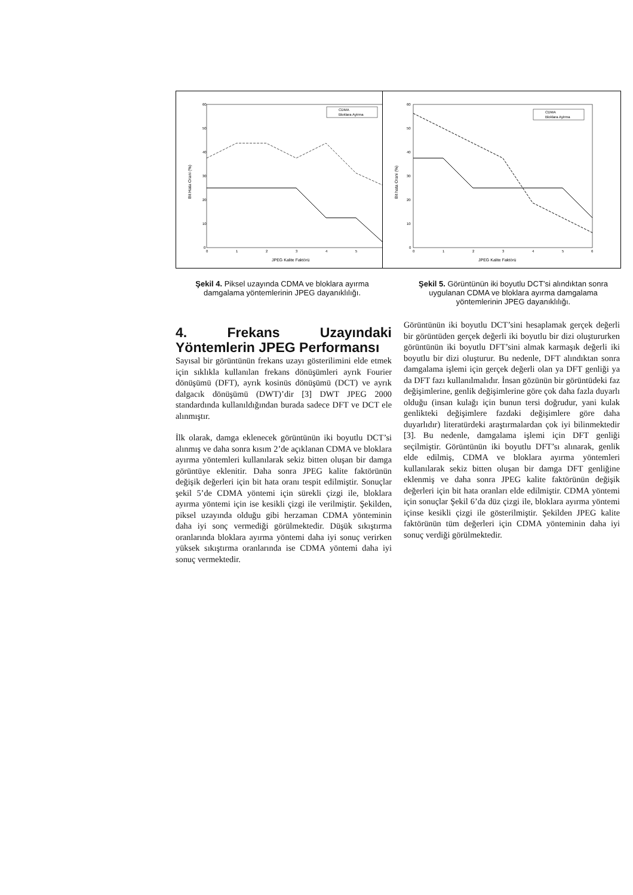60
50
40
30
20
10
0
0
1
2
3
4
5
JPEG Kalite Faktörü
Bit Hata Orani (%)
CDMA
Bloklara Ayirma
60
50
40
30
20
10
0
0
1
2
3
4
5
6
JPEG Kalite Faktörü
Bit hata Orani (%)
CDMA
Bloklara Ayirma
Şekil 4. Piksel uzayında CDMA ve bloklara ayırma damgalama yöntemlerinin JPEG dayanıklılığı.
Şekil 5. Görüntünün iki boyutlu DCT’si alındıktan sonra uygulanan CDMA ve bloklara ayırma damgalama yöntemlerinin JPEG dayanıklılığı.
4. Frekans Uzayındaki Yöntemlerin JPEG Performansı
Sayısal bir görüntünün frekans uzayı gösterilimini elde etmek için sıklıkla kullanılan frekans dönüşümleri ayrık Fourier dönüşümü (DFT), ayrık kosinüs dönüşümü (DCT) ve ayrık dalgacık dönüşümü (DWT)’dir [3] DWT JPEG 2000 standardında kullanıldığından burada sadece DFT ve DCT ele alınmıştır.
İlk olarak, damga eklenecek görüntünün iki boyutlu DCT’si alınmış ve daha sonra kısım 2’de açıklanan CDMA ve bloklara ayırma yöntemleri kullanılarak sekiz bitten oluşan bir damga görüntüye eklenitir. Daha sonra JPEG kalite faktörünün değişik değerleri için bit hata oranı tespit edilmiştir. Sonuçlar şekil 5’de CDMA yöntemi için sürekli çizgi ile, bloklara ayırma yöntemi için ise kesikli çizgi ile verilmiştir. Şekilden, piksel uzayında olduğu gibi herzaman CDMA yönteminin daha iyi sonç vermediği görülmektedir. Düşük sıkıştırma oranlarında bloklara ayırma yöntemi daha iyi sonuç verirken yüksek sıkıştırma oranlarında ise CDMA yöntemi daha iyi sonuç vermektedir.
Görüntünün iki boyutlu DCT’sini hesaplamak gerçek değerli bir görüntüden gerçek değerli iki boyutlu bir dizi oluştururken görüntünün iki boyutlu DFT’sini almak karmaşık değerli iki boyutlu bir dizi oluşturur. Bu nedenle, DFT alındıktan sonra damgalama işlemi için gerçek değerli olan ya DFT genliği ya da DFT fazı kullanılmalıdır. İnsan gözünün bir görüntüdeki faz değişimlerine, genlik değişimlerine göre çok daha fazla duyarlı olduğu (insan kulağı için bunun tersi doğrudur, yani kulak genlikteki değişimlere fazdaki değişimlere göre daha duyarlıdır) literatürdeki araştırmalardan çok iyi bilinmektedir [3]. Bu nedenle, damgalama işlemi için DFT genliği seçilmiştir. Görüntünün iki boyutlu DFT’sı alınarak, genlik elde edilmiş, CDMA ve bloklara ayırma yöntemleri kullanılarak sekiz bitten oluşan bir damga DFT genliğine eklenmiş ve daha sonra JPEG kalite faktörünün değişik değerleri için bit hata oranları elde edilmiştir. CDMA yöntemi için sonuçlar Şekil 6’da düz çizgi ile, bloklara ayırma yöntemi içinse kesikli çizgi ile gösterilmiştir. Şekilden JPEG kalite faktörünün tüm değerleri için CDMA yönteminin daha iyi sonuç verdiği görülmektedir.